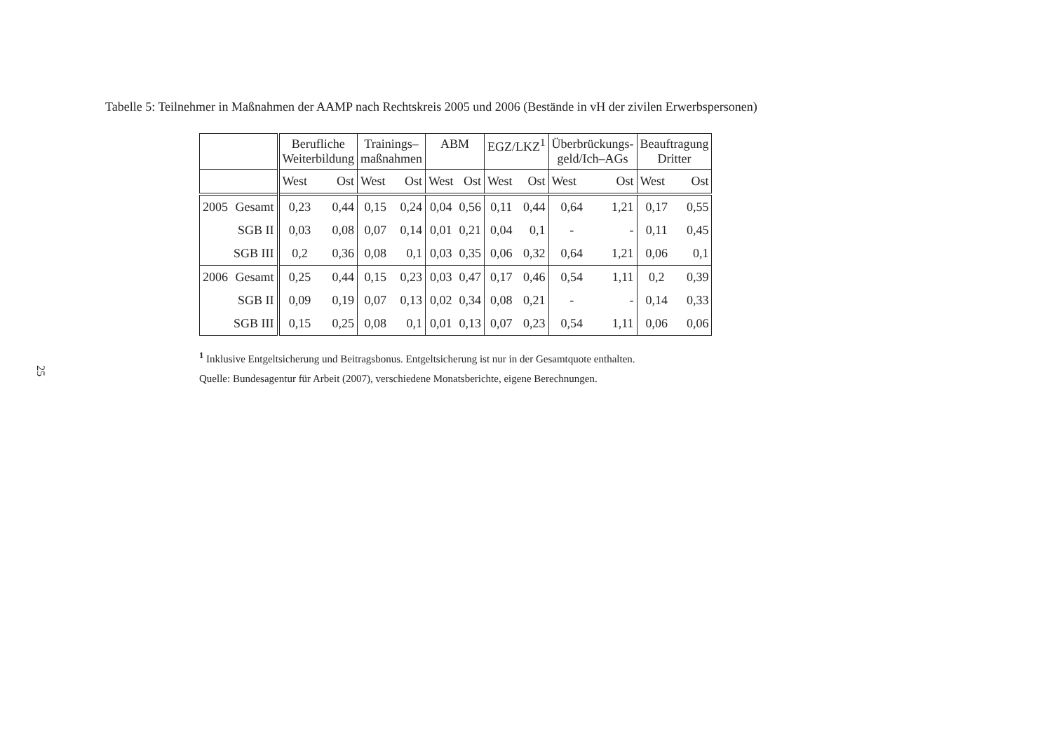25
Tabelle 5: Teilnehmer in Maßnahmen der AAMP nach Rechtskreis 2005 und 2006 (Bestände in vH der zivilen Erwerbspersonen)
| | | Berufliche Weiterbildung | | Trainings– maßnahmen | | ABM | | EGZ/LKZ<sup>1</sup> | | Überbrückungs- geld/Ich–AGs | | Beauftragung Dritter | |
| --- | --- | --- | --- | --- | --- | --- | --- | --- | --- | --- | --- | --- | --- |
| | | West | Ost | West | Ost | West | Ost | West | Ost | West | Ost | West | Ost |
| 2005 | Gesamt | 0,23 | 0,44 | 0,15 | 0,24 | 0,04 | 0,56 | 0,11 | 0,44 | 0,64 | 1,21 | 0,17 | 0,55 |
| | SGB II | 0,03 | 0,08 | 0,07 | 0,14 | 0,01 | 0,21 | 0,04 | 0,1 | - | - | 0,11 | 0,45 |
| | SGB III | 0,2 | 0,36 | 0,08 | 0,1 | 0,03 | 0,35 | 0,06 | 0,32 | 0,64 | 1,21 | 0,06 | 0,1 |
| 2006 | Gesamt | 0,25 | 0,44 | 0,15 | 0,23 | 0,03 | 0,47 | 0,17 | 0,46 | 0,54 | 1,11 | 0,2 | 0,39 |
| | SGB II | 0,09 | 0,19 | 0,07 | 0,13 | 0,02 | 0,34 | 0,08 | 0,21 | - | - | 0,14 | 0,33 |
| | SGB III | 0,15 | 0,25 | 0,08 | 0,1 | 0,01 | 0,13 | 0,07 | 0,23 | 0,54 | 1,11 | 0,06 | 0,06 |
<sup>1</sup> Inklusive Entgeltsicherung und Beitragsbonus. Entgeltsicherung ist nur in der Gesamtquote enthalten.
Quelle: Bundesagentur für Arbeit (2007), verschiedene Monatsberichte, eigene Berechnungen.